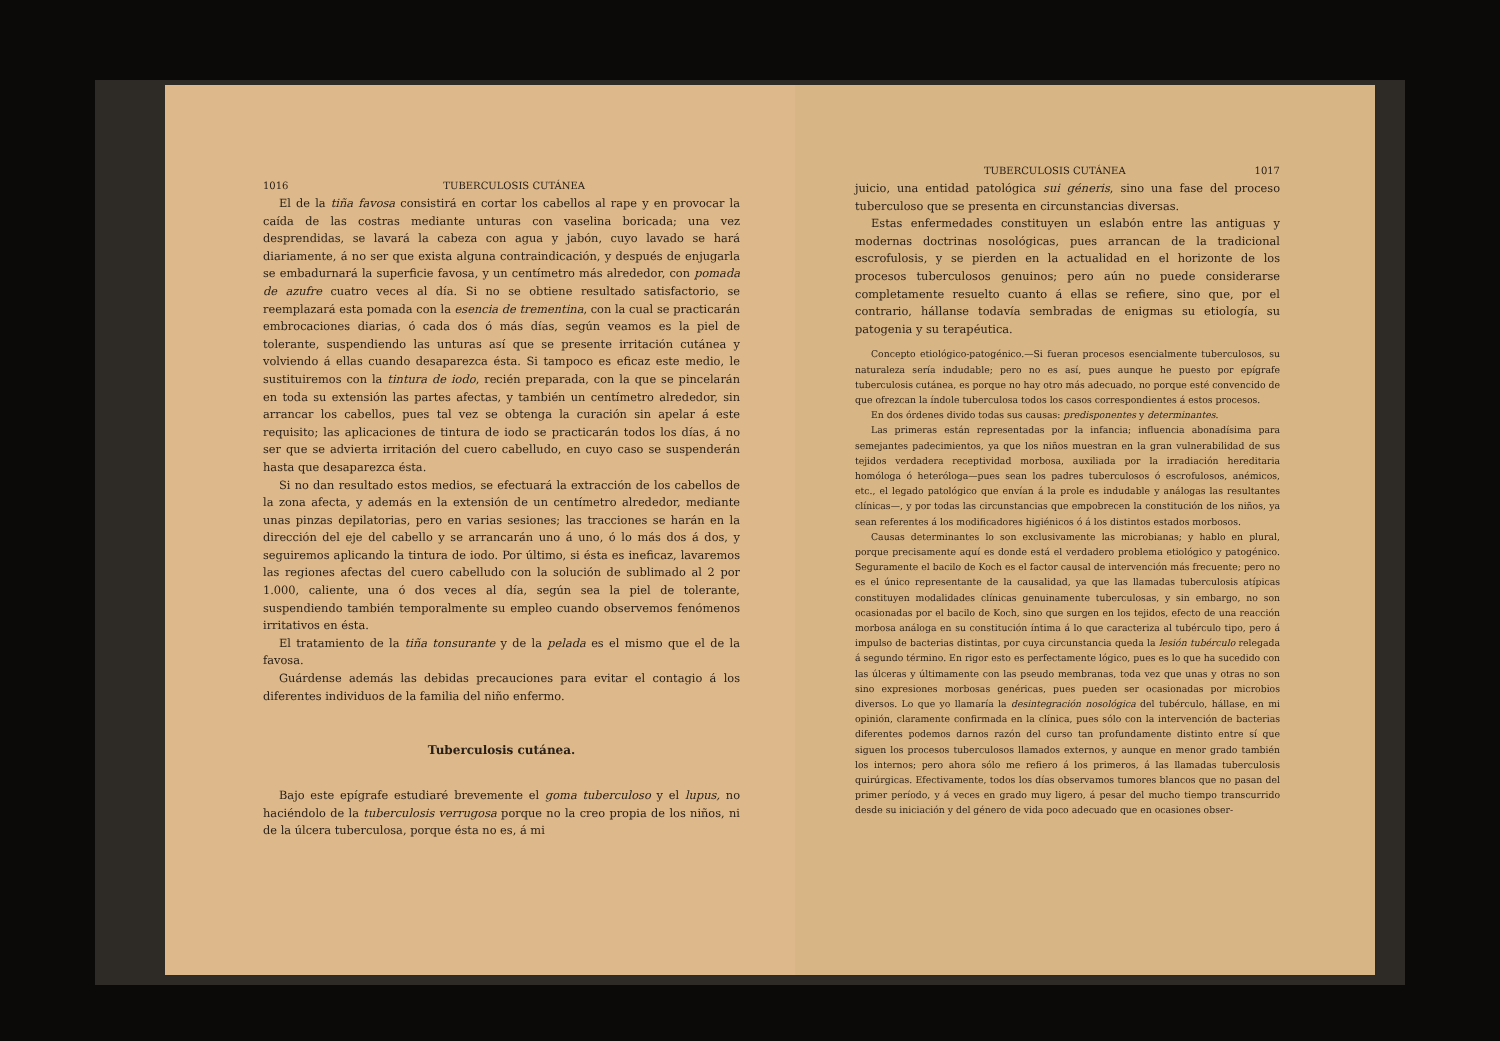1016 TUBERCULOSIS CUTÁNEA
El de la tiña favosa consistirá en cortar los cabellos al rape y en provocar la caída de las costras mediante unturas con vaselina boricada; una vez desprendidas, se lavará la cabeza con agua y jabón, cuyo lavado se hará diariamente, á no ser que exista alguna contraindicación, y después de enjugarla se embadurnará la superficie favosa, y un centímetro más alrededor, con pomada de azufre cuatro veces al día. Si no se obtiene resultado satisfactorio, se reemplazará esta pomada con la esencia de trementina, con la cual se practicarán embrocaciones diarias, ó cada dos ó más días, según veamos es la piel de tolerante, suspendiendo las unturas así que se presente irritación cutánea y volviendo á ellas cuando desaparezca ésta. Si tampoco es eficaz este medio, le sustituiremos con la tintura de iodo, recién preparada, con la que se pincelarán en toda su extensión las partes afectas, y también un centímetro alrededor, sin arrancar los cabellos, pues tal vez se obtenga la curación sin apelar á este requisito; las aplicaciones de tintura de iodo se practicarán todos los días, á no ser que se advierta irritación del cuero cabelludo, en cuyo caso se suspenderán hasta que desaparezca ésta.
Si no dan resultado estos medios, se efectuará la extracción de los cabellos de la zona afecta, y además en la extensión de un centímetro alrededor, mediante unas pinzas depilatorias, pero en varias sesiones; las tracciones se harán en la dirección del eje del cabello y se arrancarán uno á uno, ó lo más dos á dos, y seguiremos aplicando la tintura de iodo. Por último, si ésta es ineficaz, lavaremos las regiones afectas del cuero cabelludo con la solución de sublimado al 2 por 1.000, caliente, una ó dos veces al día, según sea la piel de tolerante, suspendiendo también temporalmente su empleo cuando observemos fenómenos irritativos en ésta.
El tratamiento de la tiña tonsurante y de la pelada es el mismo que el de la favosa.
Guárdense además las debidas precauciones para evitar el contagio á los diferentes individuos de la familia del niño enfermo.
Tuberculosis cutánea.
Bajo este epígrafe estudiaré brevemente el goma tuberculoso y el lupus, no haciéndolo de la tuberculosis verrugosa porque no la creo propia de los niños, ni de la úlcera tuberculosa, porque ésta no es, á mi
TUBERCULOSIS CUTÁNEA 1017
juicio, una entidad patológica sui géneris, sino una fase del proceso tuberculoso que se presenta en circunstancias diversas.
Estas enfermedades constituyen un eslabón entre las antiguas y modernas doctrinas nosológicas, pues arrancan de la tradicional escrofulosis, y se pierden en la actualidad en el horizonte de los procesos tuberculosos genuinos; pero aún no puede considerarse completamente resuelto cuanto á ellas se refiere, sino que, por el contrario, hállanse todavía sembradas de enigmas su etiología, su patogenia y su terapéutica.
Concepto etiológico-patogénico.—Si fueran procesos esencialmente tuberculosos, su naturaleza sería indudable; pero no es así, pues aunque he puesto por epígrafe tuberculosis cutánea, es porque no hay otro más adecuado, no porque esté convencido de que ofrezcan la índole tuberculosa todos los casos correspondientes á estos procesos.
En dos órdenes divido todas sus causas: predisponentes y determinantes.
Las primeras están representadas por la infancia; influencia abonadísima para semejantes padecimientos, ya que los niños muestran en la gran vulnerabilidad de sus tejidos verdadera receptividad morbosa, auxiliada por la irradiación hereditaria homóloga ó heteróloga—pues sean los padres tuberculosos ó escrofulosos, anémicos, etc., el legado patológico que envían á la prole es indudable y análogas las resultantes clínicas—, y por todas las circunstancias que empobrecen la constitución de los niños, ya sean referentes á los modificadores higiénicos ó á los distintos estados morbosos.
Causas determinantes lo son exclusivamente las microbianas; y hablo en plural, porque precisamente aquí es donde está el verdadero problema etiológico y patogénico. Seguramente el bacilo de Koch es el factor causal de intervención más frecuente; pero no es el único representante de la causalidad, ya que las llamadas tuberculosis atípicas constituyen modalidades clínicas genuinamente tuberculosas, y sin embargo, no son ocasionadas por el bacilo de Koch, sino que surgen en los tejidos, efecto de una reacción morbosa análoga en su constitución íntima á lo que caracteriza al tubérculo tipo, pero á impulso de bacterias distintas, por cuya circunstancia queda la lesión tubérculo relegada á segundo término. En rigor esto es perfectamente lógico, pues es lo que ha sucedido con las úlceras y últimamente con las pseudo membranas, toda vez que unas y otras no son sino expresiones morbosas genéricas, pues pueden ser ocasionadas por microbios diversos. Lo que yo llamaría la desintegración nosológica del tubérculo, hállase, en mi opinión, claramente confirmada en la clínica, pues sólo con la intervención de bacterias diferentes podemos darnos razón del curso tan profundamente distinto entre sí que siguen los procesos tuberculosos llamados externos, y aunque en menor grado también los internos; pero ahora sólo me refiero á los primeros, á las llamadas tuberculosis quirúrgicas. Efectivamente, todos los días observamos tumores blancos que no pasan del primer período, y á veces en grado muy ligero, á pesar del mucho tiempo transcurrido desde su iniciación y del género de vida poco adecuado que en ocasiones obser-